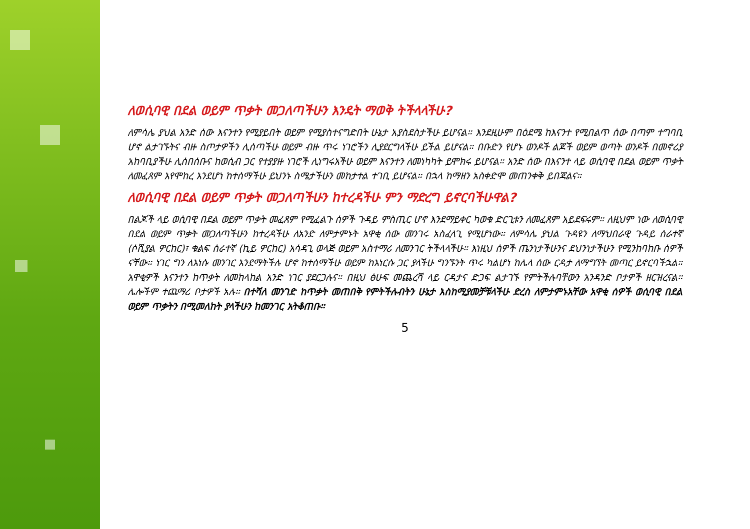ለወሲባዊ በደል ወይም ጥቃት መጋለጣችሁን እንዴት ማወቅ ትችላላችሁ?
ለምሳሌ ያህል አንድ ሰው እናንተን የሚያይበት ወይም የሚያስተናግድበት ሁኔታ አያስደስታችሁ ይሆናል። እንደዚሁም በዕደሜ ከእናንተ የሚበልጥ ሰው በጣም ተግባቢ ሆኖ ልታገኙትና ብዙ ስጦታዎችን ሊሰጣችሁ ወይም ብዙ ጥሩ ነገሮችን ሊያደርግላችሁ ይችል ይሆናል። በቡድን የሆኑ ወንዶች ልጆች ወይም ወጣት ወንዶች በመኖሪያ አከባቢያችሁ ሊሰበሰቡና ከወሲብ ጋር የተያያዙ ነገሮች ሊነግሩአችሁ ወይም እናንተን ለመነካካት ይሞክሩ ይሆናል። አንድ ሰው በእናንተ ላይ ወሲባዊ በደል ወይም ጥቃት ለመፈጸም እየሞከረ እንደሆነ ከተሰማችሁ ይህንኑ ስሜታችሁን መከታተል ተገቢ ይሆናል። በኋላ ከማዘን አስቀድሞ መጠንቀቅ ይበጃልና።
ለወሲባዊ በደል ወይም ጥቃት መጋለጣችሁን ከተረዳችሁ ምን ማድረግ ይኖርባችሁዋል?
በልጆች ላይ ወሲባዊ በደል ወይም ጥቃት መፈጸም የሚፈልጉ ሰዎች ጉዳይ ምስጢር ሆኖ እንደማይቀር ካወቁ ድርጊቱን ለመፈጸም አይደፍሩም። ለዚህም ነው ለወሲባዊ በደል ወይም ጥቃት መጋለጣችሁን ከተረዳችሁ ለአንድ ለምታምኑት አዋቂ ሰው መንገሩ አስፈላጊ የሚሆነው። ለምሳሌ ያህል ጉዳዩን ለማህበራዊ ጉዳይ ሰራተኛ (ሶሺያል ዎርከር)፣ ቁልፍ ሰራተኛ (ኪይ ዎርከር) አሳዳጊ ወላጅ ወይም አስተማሪ ለመንገር ትችላላችሁ። እነዚህ ሰዎች ጤንነታችሁንና ደህንነታችሁን የሚንከባከቡ ሰዎች ናቸው። ነገር ግን ለእነሱ መንገር እንደማትችሉ ሆኖ ከተሰማችሁ ወይም ከእነርሱ ጋር ያላችሁ ግንኙንት ጥሩ ካልሆነ ከሌላ ሰው ርዳታ ለማግኘት መጣር ይኖርባችኋል። አዋቂዎች እናንተን ከጥቃት ለመከላከል አንድ ነገር ያደርጋሉና። በዚህ ፅሁፍ መጨረሻ ላይ ርዳታና ድጋፍ ልታገኙ የምትችሉባቸውን አንዳንድ ቦታዎች ዘርዝረናል። ሌሎችም ተጨማሪ ቦታዎች አሉ። በተሻለ መንገድ ከጥቃት መጠበቅ የምትችሉብትን ሁኔታ እስከሚያመቻቹላችሁ ድረስ ለምታምኑአቸው አዋቂ ሰዎች ወሲባዊ በደል ወይም ጥቃትን በሚመለከት ያላችሁን ከመንገር አትቆጠቡ።
5